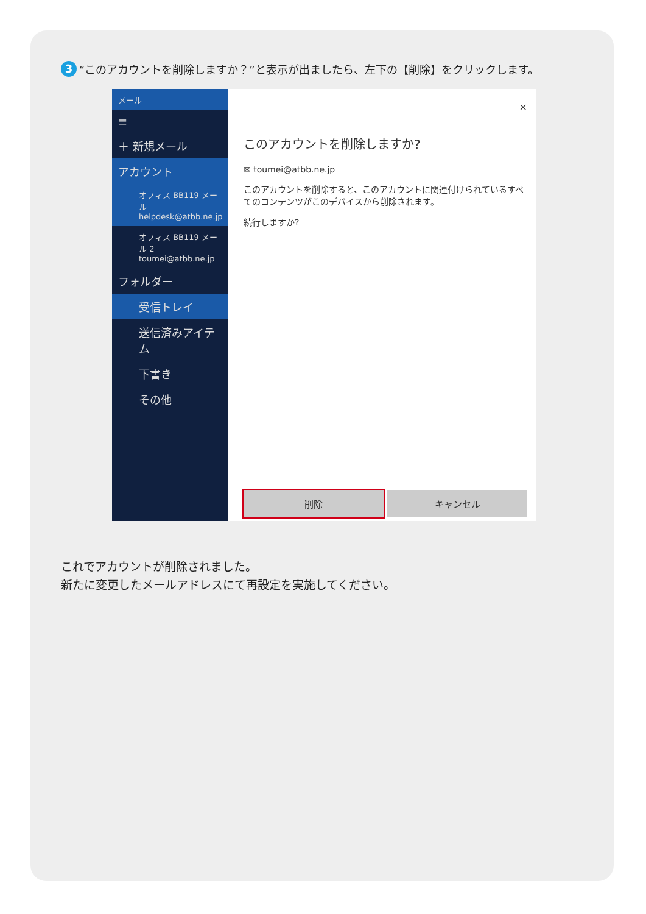3 “このアカウントを削除しますか？”と表示が出ましたら、左下の【削除】をクリックします。
メール
≡
＋ 新規メール
アカウント
オフィス BB119 メール
helpdesk@atbb.ne.jp
オフィス BB119 メール 2
toumei@atbb.ne.jp
フォルダー
受信トレイ
送信済みアイテム
下書き
その他
×
このアカウントを削除しますか?
✉ toumei@atbb.ne.jp
このアカウントを削除すると、このアカウントに関連付けられているすべてのコンテンツがこのデバイスから削除されます。
続行しますか?
削除 キャンセル
これでアカウントが削除されました。
新たに変更したメールアドレスにて再設定を実施してください。